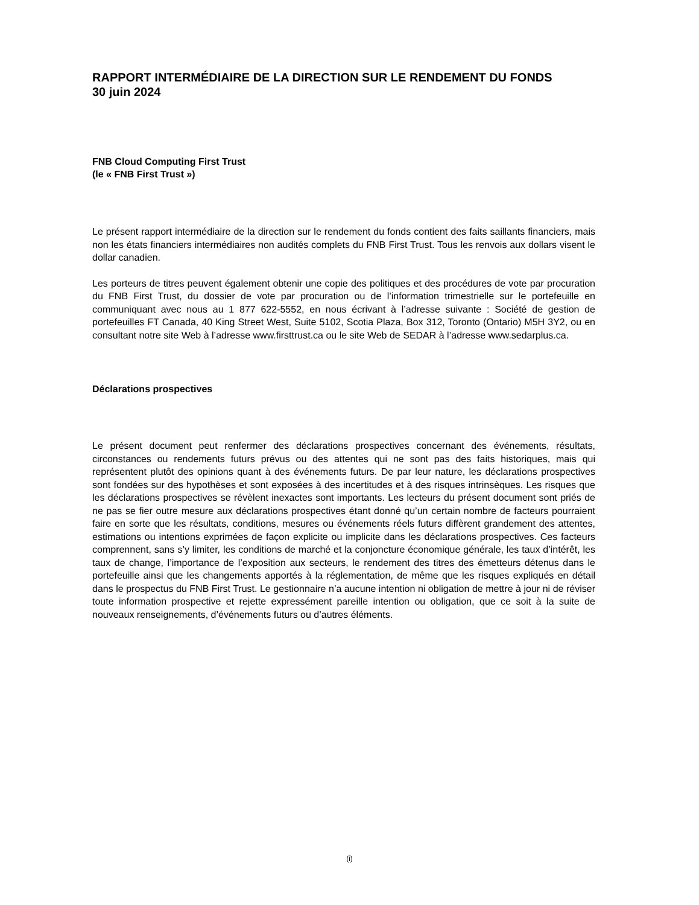RAPPORT INTERMÉDIAIRE DE LA DIRECTION SUR LE RENDEMENT DU FONDS
30 juin 2024
FNB Cloud Computing First Trust
(le « FNB First Trust »)
Le présent rapport intermédiaire de la direction sur le rendement du fonds contient des faits saillants financiers, mais non les états financiers intermédiaires non audités complets du FNB First Trust. Tous les renvois aux dollars visent le dollar canadien.
Les porteurs de titres peuvent également obtenir une copie des politiques et des procédures de vote par procuration du FNB First Trust, du dossier de vote par procuration ou de l’information trimestrielle sur le portefeuille en communiquant avec nous au 1 877 622-5552, en nous écrivant à l’adresse suivante : Société de gestion de portefeuilles FT Canada, 40 King Street West, Suite 5102, Scotia Plaza, Box 312, Toronto (Ontario) M5H 3Y2, ou en consultant notre site Web à l’adresse www.firsttrust.ca ou le site Web de SEDAR à l’adresse www.sedarplus.ca.
Déclarations prospectives
Le présent document peut renfermer des déclarations prospectives concernant des événements, résultats, circonstances ou rendements futurs prévus ou des attentes qui ne sont pas des faits historiques, mais qui représentent plutôt des opinions quant à des événements futurs. De par leur nature, les déclarations prospectives sont fondées sur des hypothèses et sont exposées à des incertitudes et à des risques intrinsèques. Les risques que les déclarations prospectives se révèlent inexactes sont importants. Les lecteurs du présent document sont priés de ne pas se fier outre mesure aux déclarations prospectives étant donné qu’un certain nombre de facteurs pourraient faire en sorte que les résultats, conditions, mesures ou événements réels futurs diffèrent grandement des attentes, estimations ou intentions exprimées de façon explicite ou implicite dans les déclarations prospectives. Ces facteurs comprennent, sans s’y limiter, les conditions de marché et la conjoncture économique générale, les taux d’intérêt, les taux de change, l’importance de l’exposition aux secteurs, le rendement des titres des émetteurs détenus dans le portefeuille ainsi que les changements apportés à la réglementation, de même que les risques expliqués en détail dans le prospectus du FNB First Trust. Le gestionnaire n’a aucune intention ni obligation de mettre à jour ni de réviser toute information prospective et rejette expressément pareille intention ou obligation, que ce soit à la suite de nouveaux renseignements, d’événements futurs ou d’autres éléments.
(i)